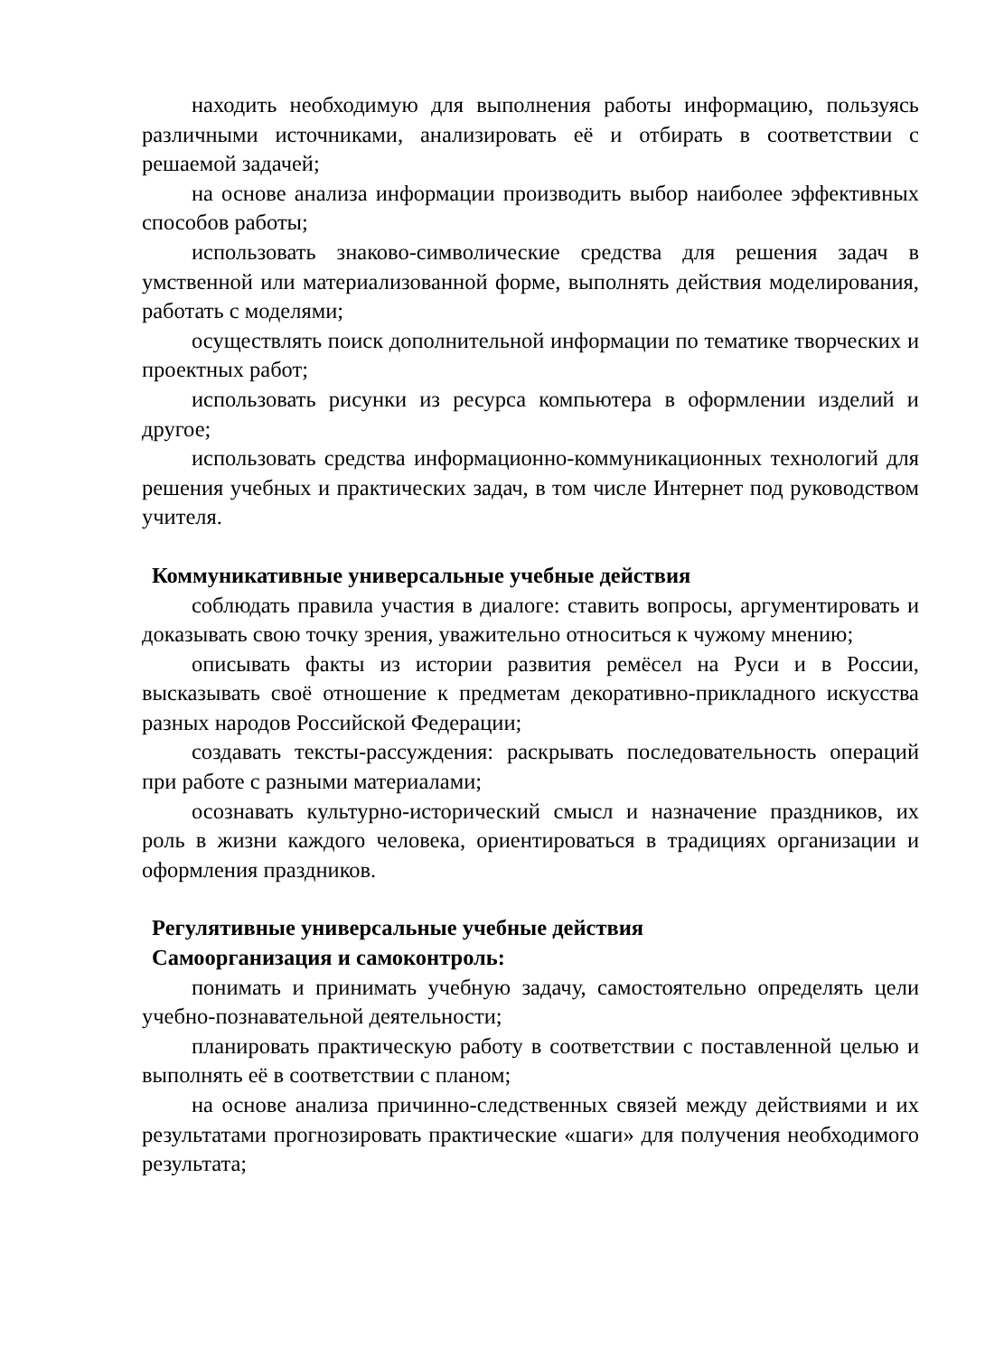находить необходимую для выполнения работы информацию, пользуясь различными источниками, анализировать её и отбирать в соответствии с решаемой задачей;
на основе анализа информации производить выбор наиболее эффективных способов работы;
использовать знаково-символические средства для решения задач в умственной или материализованной форме, выполнять действия моделирования, работать с моделями;
осуществлять поиск дополнительной информации по тематике творческих и проектных работ;
использовать рисунки из ресурса компьютера в оформлении изделий и другое;
использовать средства информационно-коммуникационных технологий для решения учебных и практических задач, в том числе Интернет под руководством учителя.
Коммуникативные универсальные учебные действия
соблюдать правила участия в диалоге: ставить вопросы, аргументировать и доказывать свою точку зрения, уважительно относиться к чужому мнению;
описывать факты из истории развития ремёсел на Руси и в России, высказывать своё отношение к предметам декоративно-прикладного искусства разных народов Российской Федерации;
создавать тексты-рассуждения: раскрывать последовательность операций при работе с разными материалами;
осознавать культурно-исторический смысл и назначение праздников, их роль в жизни каждого человека, ориентироваться в традициях организации и оформления праздников.
Регулятивные универсальные учебные действия
Самоорганизация и самоконтроль:
понимать и принимать учебную задачу, самостоятельно определять цели учебно-познавательной деятельности;
планировать практическую работу в соответствии с поставленной целью и выполнять её в соответствии с планом;
на основе анализа причинно-следственных связей между действиями и их результатами прогнозировать практические «шаги» для получения необходимого результата;